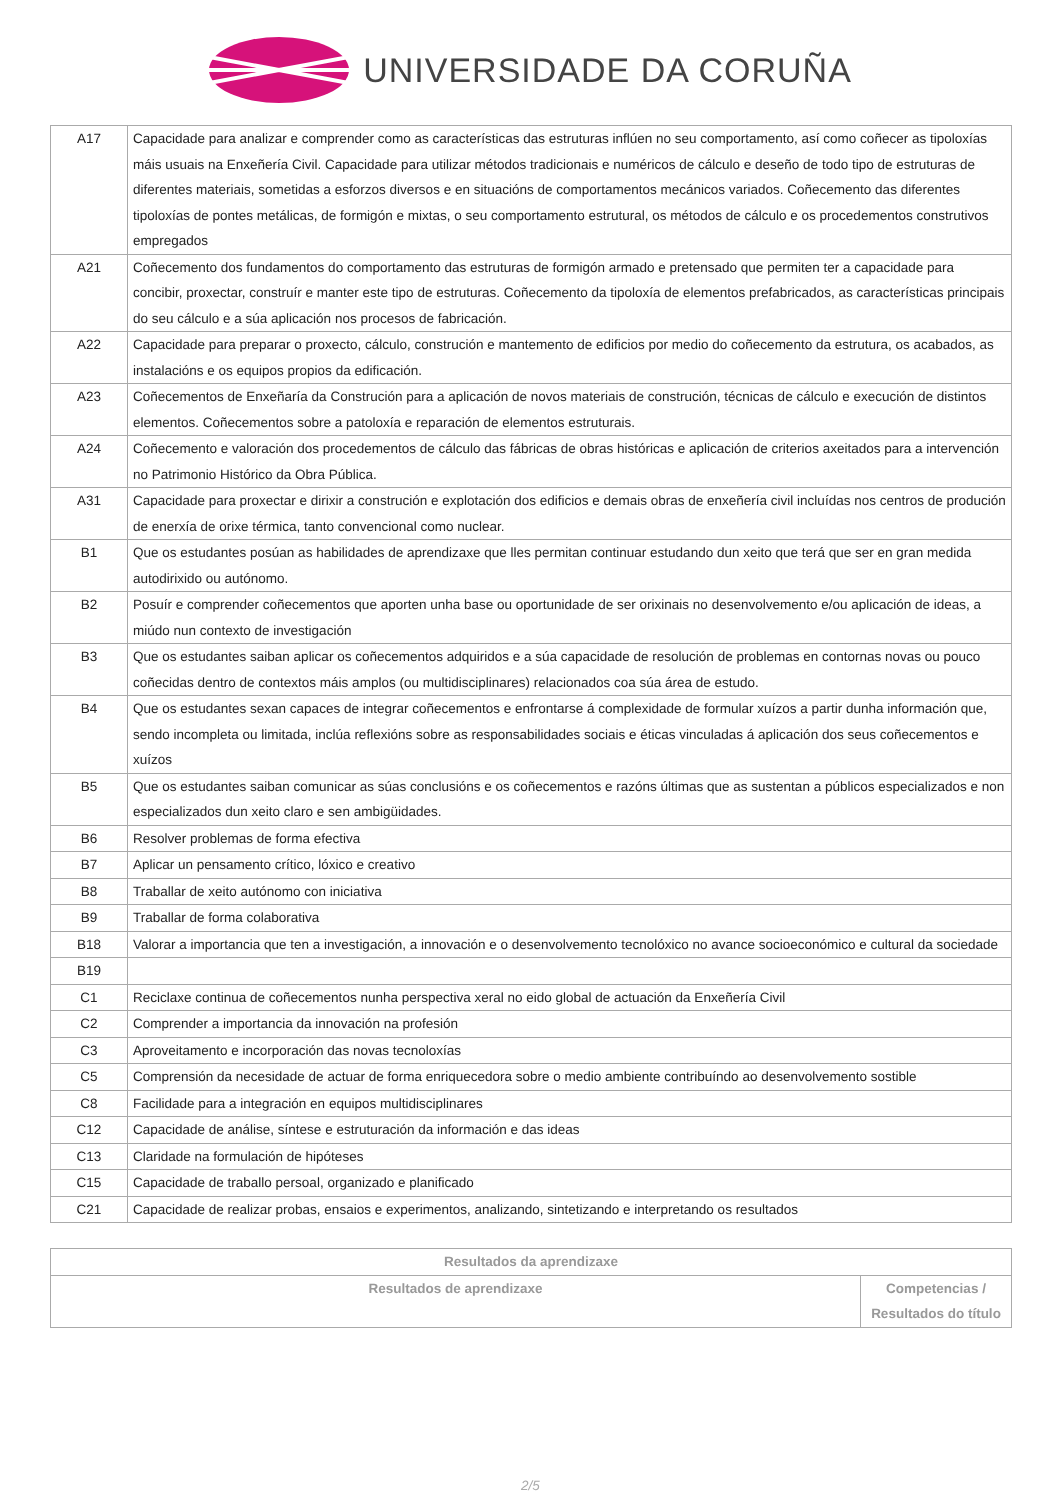UNIVERSIDADE DA CORUÑA
| A17 | Capacidade para analizar e comprender como as características das estruturas inflúen no seu comportamento, así como coñecer as tipoloxías máis usuais na Enxeñería Civil. Capacidade para utilizar métodos tradicionais e numéricos de cálculo e deseño de todo tipo de estruturas de diferentes materiais, sometidas a esforzos diversos e en situacións de comportamentos mecánicos variados. Coñecemento das diferentes tipoloxías de pontes metálicas, de formigón e mixtas, o seu comportamento estrutural, os métodos de cálculo e os procedementos construtivos empregados |
| A21 | Coñecemento dos fundamentos do comportamento das estruturas de formigón armado e pretensado que permiten ter a capacidade para concibir, proxectar, construír e manter este tipo de estruturas. Coñecemento da tipoloxía de elementos prefabricados, as características principais do seu cálculo e a súa aplicación nos procesos de fabricación. |
| A22 | Capacidade para preparar o proxecto, cálculo, construción e mantemento de edificios por medio do coñecemento da estrutura, os acabados, as instalacións e os equipos propios da edificación. |
| A23 | Coñecementos de Enxeñaría da Construción para a aplicación de novos materiais de construción, técnicas de cálculo e execución de distintos elementos. Coñecementos sobre a patoloxía e reparación de elementos estruturais. |
| A24 | Coñecemento e valoración dos procedementos de cálculo das fábricas de obras históricas e aplicación de criterios axeitados para a intervención no Patrimonio Histórico da Obra Pública. |
| A31 | Capacidade para proxectar e dirixir a construción e explotación dos edificios e demais obras de enxeñería civil incluídas nos centros de produción de enerxía de orixe térmica, tanto convencional como nuclear. |
| B1 | Que os estudantes posúan as habilidades de aprendizaxe que lles permitan continuar estudando dun xeito que terá que ser en gran medida autodirixido ou autónomo. |
| B2 | Posuír e comprender coñecementos que aporten unha base ou oportunidade de ser orixinais no desenvolvemento e/ou aplicación de ideas, a miúdo nun contexto de investigación |
| B3 | Que os estudantes saiban aplicar os coñecementos adquiridos e a súa capacidade de resolución de problemas en contornas novas ou pouco coñecidas dentro de contextos máis amplos (ou multidisciplinares) relacionados coa súa área de estudo. |
| B4 | Que os estudantes sexan capaces de integrar coñecementos e enfrontarse á complexidade de formular xuízos a partir dunha información que, sendo incompleta ou limitada, inclúa reflexións sobre as responsabilidades sociais e éticas vinculadas á aplicación dos seus coñecementos e xuízos |
| B5 | Que os estudantes saiban comunicar as súas conclusións e os coñecementos e razóns últimas que as sustentan a públicos especializados e non especializados dun xeito claro e sen ambigüidades. |
| B6 | Resolver problemas de forma efectiva |
| B7 | Aplicar un pensamento crítico, lóxico e creativo |
| B8 | Traballar de xeito autónomo con iniciativa |
| B9 | Traballar de forma colaborativa |
| B18 | Valorar a importancia que ten a investigación, a innovación e o desenvolvemento tecnolóxico no avance socioeconómico e cultural da sociedade |
| B19 | |
| C1 | Reciclaxe continua de coñecementos nunha perspectiva xeral no eido global de actuación da Enxeñería Civil |
| C2 | Comprender a importancia da innovación na profesión |
| C3 | Aproveitamento e incorporación das novas tecnoloxías |
| C5 | Comprensión da necesidade de actuar de forma enriquecedora sobre o medio ambiente contribuíndo ao desenvolvemento sostible |
| C8 | Facilidade para a integración en equipos multidisciplinares |
| C12 | Capacidade de análise, síntese e estruturación da información e das ideas |
| C13 | Claridade na formulación de hipóteses |
| C15 | Capacidade de traballo persoal, organizado e planificado |
| C21 | Capacidade de realizar probas, ensaios e experimentos, analizando, sintetizando e interpretando os resultados |
| Resultados da aprendizaxe | |
| --- | --- |
| Resultados de aprendizaxe | Competencias / Resultados do título |
2/5